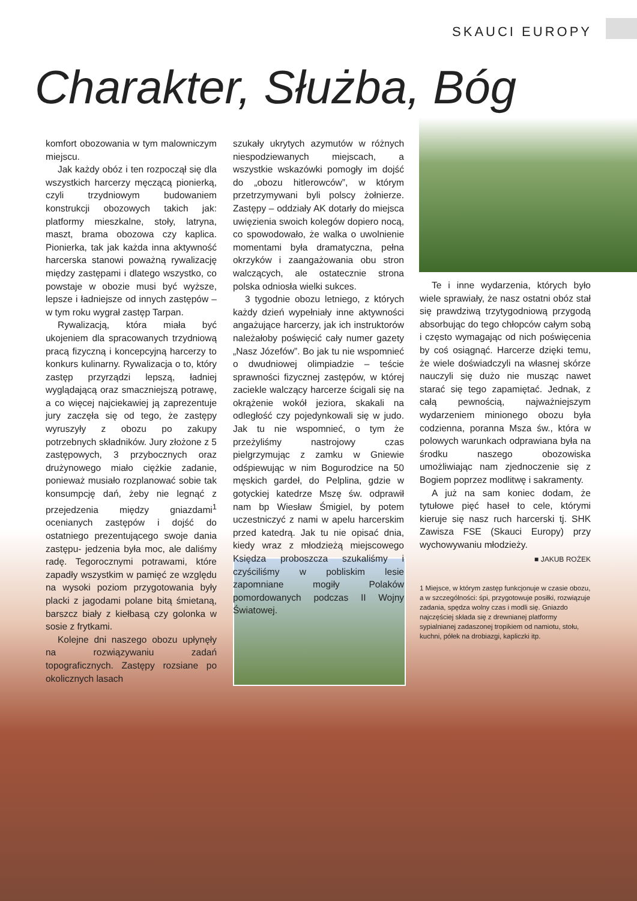SKAUCI EUROPY
Charakter, Służba, Bóg
komfort obozowania w tym malowniczym miejscu.
Jak każdy obóz i ten rozpoczął się dla wszystkich harcerzy męczącą pionierką, czyli trzydniowym budowaniem konstrukcji obozowych takich jak: platformy mieszkalne, stoły, latryna, maszt, brama obozowa czy kaplica. Pionierka, tak jak każda inna aktywność harcerska stanowi poważną rywalizację między zastępami i dlatego wszystko, co powstaje w obozie musi być wyższe, lepsze i ładniejsze od innych zastępów – w tym roku wygrał zastęp Tarpan.
Rywalizacją, która miała być ukojeniem dla spracowanych trzydniową pracą fizyczną i koncepcyjną harcerzy to konkurs kulinarny. Rywalizacja o to, który zastęp przyrządzi lepszą, ładniej wyglądającą oraz smaczniejszą potrawę, a co więcej najciekawiej ją zaprezentuje jury zaczęła się od tego, że zastępy wyruszyły z obozu po zakupy potrzebnych składników. Jury złożone z 5 zastępowych, 3 przybocznych oraz drużynowego miało ciężkie zadanie, ponieważ musiało rozplanować sobie tak konsumpcję dań, żeby nie legnąć z przejedzenia między gniazdami<sup>1</sup> ocenianych zastępów i dojść do ostatniego prezentującego swoje dania zastępu- jedzenia była moc, ale daliśmy radę. Tegorocznymi potrawami, które zapadły wszystkim w pamięć ze względu na wysoki poziom przygotowania były placki z jagodami polane bitą śmietaną, barszcz biały z kiełbasą czy golonka w sosie z frytkami.
Kolejne dni naszego obozu upłynęły na rozwiązywaniu zadań topograficznych. Zastępy rozsiane po okolicznych lasach
szukały ukrytych azymutów w różnych niespodziewanych miejscach, a wszystkie wskazówki pomogły im dojść do „obozu hitlerowców”, w którym przetrzymywani byli polscy żołnierze. Zastępy – oddziały AK dotarły do miejsca uwięzienia swoich kolegów dopiero nocą, co spowodowało, że walka o uwolnienie momentami była dramatyczna, pełna okrzyków i zaangażowania obu stron walczących, ale ostatecznie strona polska odniosła wielki sukces.
3 tygodnie obozu letniego, z których każdy dzień wypełniały inne aktywności angażujące harcerzy, jak ich instruktorów należałoby poświęcić cały numer gazety „Nasz Józefów”. Bo jak tu nie wspomnieć o dwudniowej olimpiadzie – teście sprawności fizycznej zastępów, w której zaciekle walczący harcerze ścigali się na okrążenie wokół jeziora, skakali na odległość czy pojedynkowali się w judo. Jak tu nie wspomnieć, o tym że przeżyliśmy nastrojowy czas pielgrzymując z zamku w Gniewie odśpiewując w nim Bogurodzice na 50 męskich gardeł, do Pelplina, gdzie w gotyckiej katedrze Mszę św. odprawił nam bp Wiesław Śmigiel, by potem uczestniczyć z nami w apelu harcerskim przed katedrą. Jak tu nie opisać dnia, kiedy wraz z młodzieżą miejscowego Księdza proboszcza szukaliśmy i czyściliśmy w pobliskim lesie zapomniane mogiły Polaków pomordowanych podczas II Wojny Światowej.
Te i inne wydarzenia, których było wiele sprawiały, że nasz ostatni obóz stał się prawdziwą trzytygodniową przygodą absorbując do tego chłopców całym sobą i często wymagając od nich poświęcenia by coś osiągnąć. Harcerze dzięki temu, że wiele doświadczyli na własnej skórze nauczyli się dużo nie musząc nawet starać się tego zapamiętać. Jednak, z całą pewnością, najważniejszym wydarzeniem minionego obozu była codzienna, poranna Msza św., która w polowych warunkach odprawiana była na środku naszego obozowiska umożliwiając nam zjednoczenie się z Bogiem poprzez modlitwę i sakramenty.
A już na sam koniec dodam, że tytułowe pięć haseł to cele, którymi kieruje się nasz ruch harcerski tj. SHK Zawisza FSE (Skauci Europy) przy wychowywaniu młodzieży.
■ JAKUB ROŻEK
1 Miejsce, w którym zastęp funkcjonuje w czasie obozu, a w szczególności: śpi, przygotowuje posiłki, rozwiązuje zadania, spędza wolny czas i modli się. Gniazdo najczęściej składa się z drewnianej platformy sypialnianej zadaszonej tropikiem od namiotu, stołu, kuchni, półek na drobiazgi, kapliczki itp.